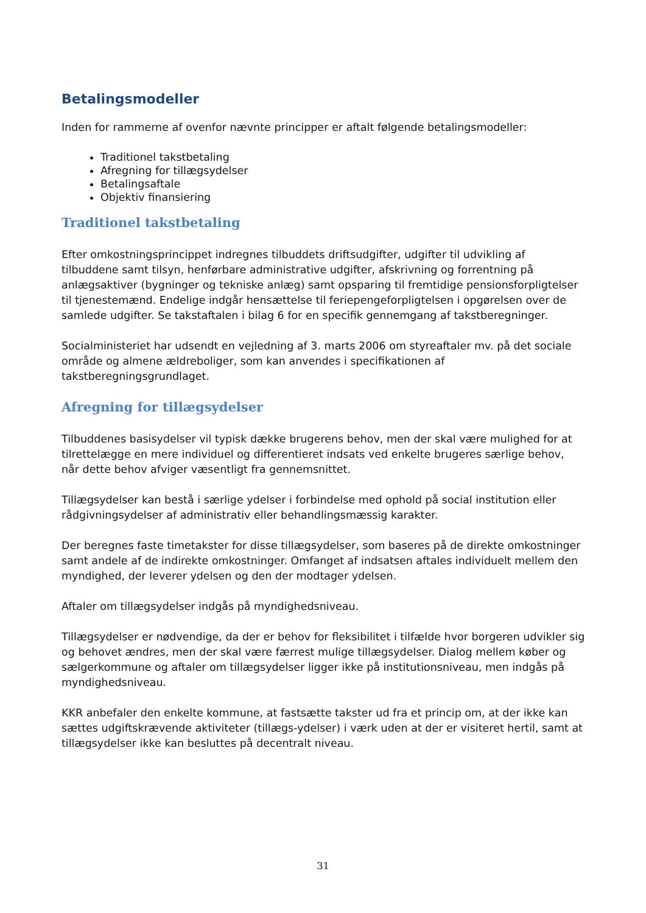Betalingsmodeller
Inden for rammerne af ovenfor nævnte principper er aftalt følgende betalingsmodeller:
Traditionel takstbetaling
Afregning for tillægsydelser
Betalingsaftale
Objektiv finansiering
Traditionel takstbetaling
Efter omkostningsprincippet indregnes tilbuddets driftsudgifter, udgifter til udvikling af tilbuddene samt tilsyn, henførbare administrative udgifter, afskrivning og forrentning på anlægsaktiver (bygninger og tekniske anlæg) samt opsparing til fremtidige pensionsforpligtelser til tjenestemænd. Endelige indgår hensættelse til feriepengeforpligtelsen i opgørelsen over de samlede udgifter. Se takstaftalen i bilag 6 for en specifik gennemgang af takstberegninger.
Socialministeriet har udsendt en vejledning af 3. marts 2006 om styreaftaler mv. på det sociale område og almene ældreboliger, som kan anvendes i specifikationen af takstberegningsgrundlaget.
Afregning for tillægsydelser
Tilbuddenes basisydelser vil typisk dække brugerens behov, men der skal være mulighed for at tilrettelægge en mere individuel og differentieret indsats ved enkelte brugeres særlige behov, når dette behov afviger væsentligt fra gennemsnittet.
Tillægsydelser kan bestå i særlige ydelser i forbindelse med ophold på social institution eller rådgivningsydelser af administrativ eller behandlingsmæssig karakter.
Der beregnes faste timetakster for disse tillægsydelser, som baseres på de direkte omkostninger samt andele af de indirekte omkostninger. Omfanget af indsatsen aftales individuelt mellem den myndighed, der leverer ydelsen og den der modtager ydelsen.
Aftaler om tillægsydelser indgås på myndighedsniveau.
Tillægsydelser er nødvendige, da der er behov for fleksibilitet i tilfælde hvor borgeren udvikler sig og behovet ændres, men der skal være færrest mulige tillægsydelser. Dialog mellem køber og sælgerkommune og aftaler om tillægsydelser ligger ikke på institutionsniveau, men indgås på myndighedsniveau.
KKR anbefaler den enkelte kommune, at fastsætte takster ud fra et princip om, at der ikke kan sættes udgiftskrævende aktiviteter (tillægs-ydelser) i værk uden at der er visiteret hertil, samt at tillægsydelser ikke kan besluttes på decentralt niveau.
31